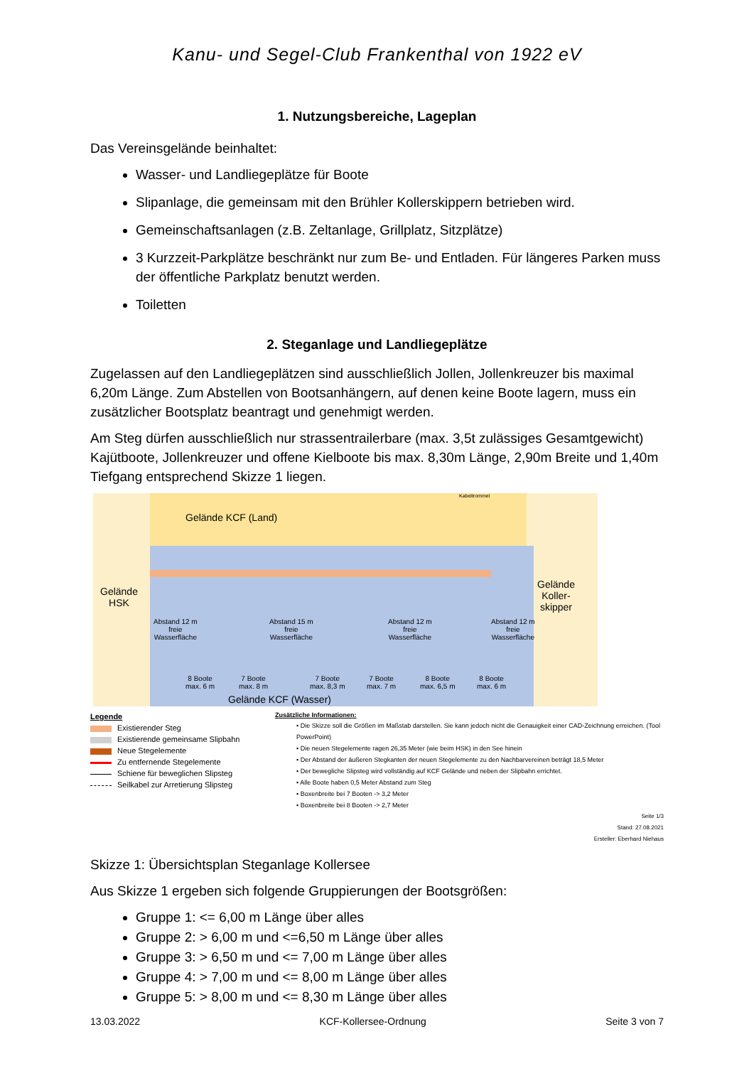Kanu- und Segel-Club Frankenthal von 1922 eV
1. Nutzungsbereiche, Lageplan
Das Vereinsgelände beinhaltet:
Wasser- und Landliegeplätze für Boote
Slipanlage, die gemeinsam mit den Brühler Kollerskippern betrieben wird.
Gemeinschaftsanlagen (z.B. Zeltanlage, Grillplatz, Sitzplätze)
3 Kurzzeit-Parkplätze beschränkt nur zum Be- und Entladen. Für längeres Parken muss der öffentliche Parkplatz benutzt werden.
Toiletten
2. Steganlage und Landliegeplätze
Zugelassen auf den Landliegeplätzen sind ausschließlich Jollen, Jollenkreuzer bis maximal 6,20m Länge. Zum Abstellen von Bootsanhängern, auf denen keine Boote lagern, muss ein zusätzlicher Bootsplatz beantragt und genehmigt werden.
Am Steg dürfen ausschließlich nur strassentrailerbare (max. 3,5t zulässiges Gesamtgewicht) Kajütboote, Jollenkreuzer und offene Kielboote bis max. 8,30m Länge, 2,90m Breite und 1,40m Tiefgang entsprechend Skizze 1 liegen.
Gelände KCF (Land)
Kabeltrommel
Gelände
HSK
Gelände
Koller-
skipper
Abstand 12 m
freie
Wasserfläche
Abstand 15 m
freie
Wasserfläche
Abstand 12 m
freie
Wasserfläche
Abstand 12 m
freie
Wasserfläche
8 Boote
max. 6 m
7 Boote
max. 8 m
7 Boote
max. 8,3 m
7 Boote
max. 7 m
8 Boote
max. 6,5 m
8 Boote
max. 6 m
Gelände KCF (Wasser)
Legende
Existierender Steg
Existierende gemeinsame Slipbahn
Neue Stegelemente
Zu entfernende Stegelemente
Schiene für beweglichen Slipsteg
Seilkabel zur Arretierung Slipsteg
Zusätzliche Informationen:
• Die Skizze soll die Größen im Maßstab darstellen. Sie kann jedoch nicht die Genauigkeit einer CAD-Zeichnung erreichen. (Tool PowerPoint)
• Die neuen Stegelemente ragen 26,35 Meter (wie beim HSK) in den See hinein
• Der Abstand der äußeren Stegkanten der neuen Stegelemente zu den Nachbarvereinen beträgt 18,5 Meter
• Der bewegliche Slipsteg wird vollständig auf KCF Gelände und neben der Slipbahn errichtet.
• Alle Boote haben 0,5 Meter Abstand zum Steg
• Boxenbreite bei 7 Booten -> 3,2 Meter
• Boxenbreite bei 8 Booten -> 2,7 Meter
Seite 1/3
Stand: 27.08.2021
Ersteller: Eberhard Niehaus
Skizze 1: Übersichtsplan Steganlage Kollersee
Aus Skizze 1 ergeben sich folgende Gruppierungen der Bootsgrößen:
Gruppe 1: <= 6,00 m Länge über alles
Gruppe 2: > 6,00 m und <=6,50 m Länge über alles
Gruppe 3: > 6,50 m und <= 7,00 m Länge über alles
Gruppe 4: > 7,00 m und <= 8,00 m Länge über alles
Gruppe 5: > 8,00 m und <= 8,30 m Länge über alles
13.03.2022 KCF-Kollersee-Ordnung Seite 3 von 7